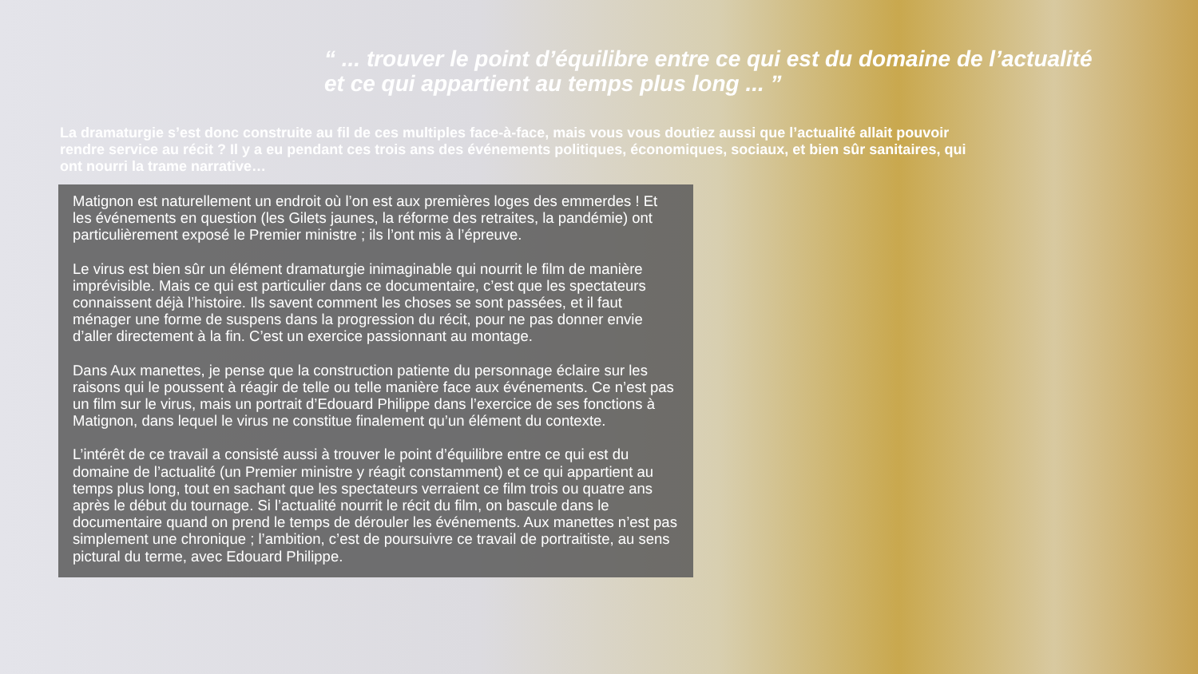“ ... trouver le point d’équilibre entre ce qui est du domaine de l’actualité
et ce qui appartient au temps plus long ... ”
La dramaturgie s’est donc construite au fil de ces multiples face-à-face, mais vous vous doutiez aussi que l’actualité allait pouvoir rendre service au récit ? Il y a eu pendant ces trois ans des événements politiques, économiques, sociaux, et bien sûr sanitaires, qui ont nourri la trame narrative…
Matignon est naturellement un endroit où l’on est aux premières loges des emmerdes ! Et les événements en question (les Gilets jaunes, la réforme des retraites, la pandémie) ont particulièrement exposé le Premier ministre ; ils l’ont mis à l’épreuve.
Le virus est bien sûr un élément dramaturgie inimaginable qui nourrit le film de manière imprévisible. Mais ce qui est particulier dans ce documentaire, c’est que les spectateurs connaissent déjà l’histoire. Ils savent comment les choses se sont passées, et il faut ménager une forme de suspens dans la progression du récit, pour ne pas donner envie d’aller directement à la fin. C’est un exercice passionnant au montage.
Dans Aux manettes, je pense que la construction patiente du personnage éclaire sur les raisons qui le poussent à réagir de telle ou telle manière face aux événements. Ce n’est pas un film sur le virus, mais un portrait d’Edouard Philippe dans l’exercice de ses fonctions à Matignon, dans lequel le virus ne constitue finalement qu’un élément du contexte.
L’intérêt de ce travail a consisté aussi à trouver le point d’équilibre entre ce qui est du domaine de l’actualité (un Premier ministre y réagit constamment) et ce qui appartient au temps plus long, tout en sachant que les spectateurs verraient ce film trois ou quatre ans après le début du tournage. Si l’actualité nourrit le récit du film, on bascule dans le documentaire quand on prend le temps de dérouler les événements. Aux manettes n’est pas simplement une chronique ; l’ambition, c’est de poursuivre ce travail de portraitiste, au sens pictural du terme, avec Edouard Philippe.